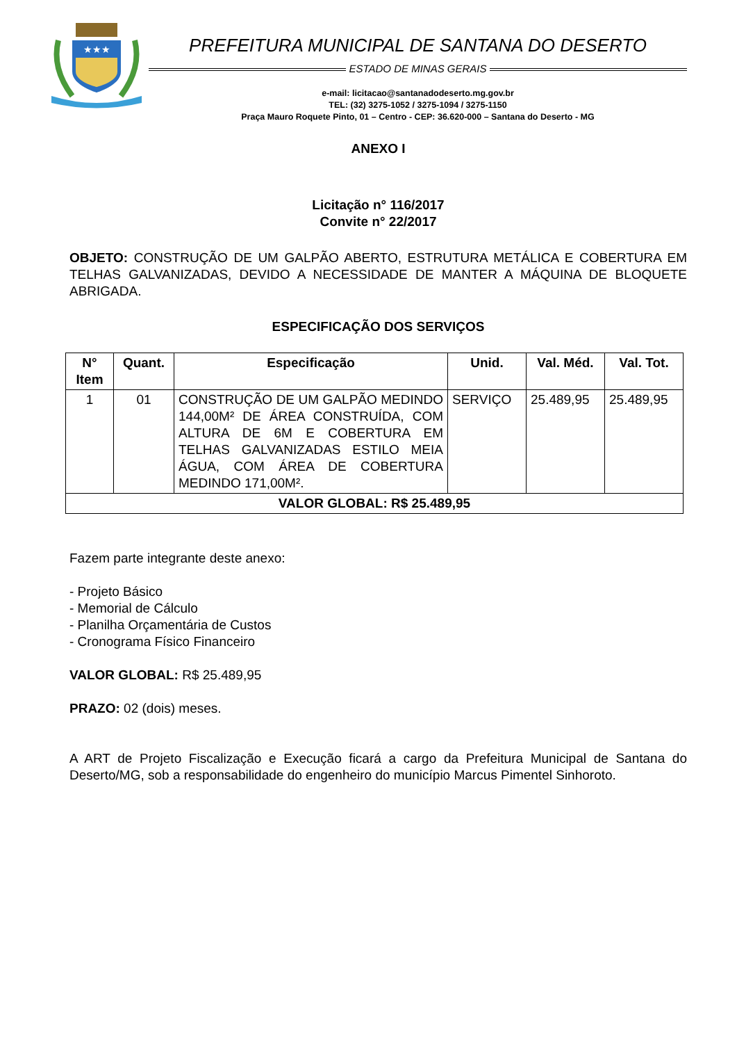★★★
PREFEITURA MUNICIPAL DE SANTANA DO DESERTO
ESTADO DE MINAS GERAIS
e-mail: licitacao@santanadodeserto.mg.gov.br
TEL: (32) 3275-1052 / 3275-1094 / 3275-1150
Praça Mauro Roquete Pinto, 01 – Centro - CEP: 36.620-000 – Santana do Deserto - MG
ANEXO I
Licitação n° 116/2017
Convite n° 22/2017
OBJETO: CONSTRUÇÃO DE UM GALPÃO ABERTO, ESTRUTURA METÁLICA E COBERTURA EM TELHAS GALVANIZADAS, DEVIDO A NECESSIDADE DE MANTER A MÁQUINA DE BLOQUETE ABRIGADA.
ESPECIFICAÇÃO DOS SERVIÇOS
| N° Item | Quant. | Especificação | Unid. | Val. Méd. | Val. Tot. |
| --- | --- | --- | --- | --- | --- |
| 1 | 01 | CONSTRUÇÃO DE UM GALPÃO MEDINDO 144,00M² DE ÁREA CONSTRUÍDA, COM ALTURA DE 6M E COBERTURA EM TELHAS GALVANIZADAS ESTILO MEIA ÁGUA, COM ÁREA DE COBERTURA MEDINDO 171,00M². | SERVIÇO | 25.489,95 | 25.489,95 |
| VALOR GLOBAL: R$ 25.489,95 | | | | | |
Fazem parte integrante deste anexo:
- Projeto Básico
- Memorial de Cálculo
- Planilha Orçamentária de Custos
- Cronograma Físico Financeiro
VALOR GLOBAL: R$ 25.489,95
PRAZO: 02 (dois) meses.
A ART de Projeto Fiscalização e Execução ficará a cargo da Prefeitura Municipal de Santana do Deserto/MG, sob a responsabilidade do engenheiro do município Marcus Pimentel Sinhoroto.